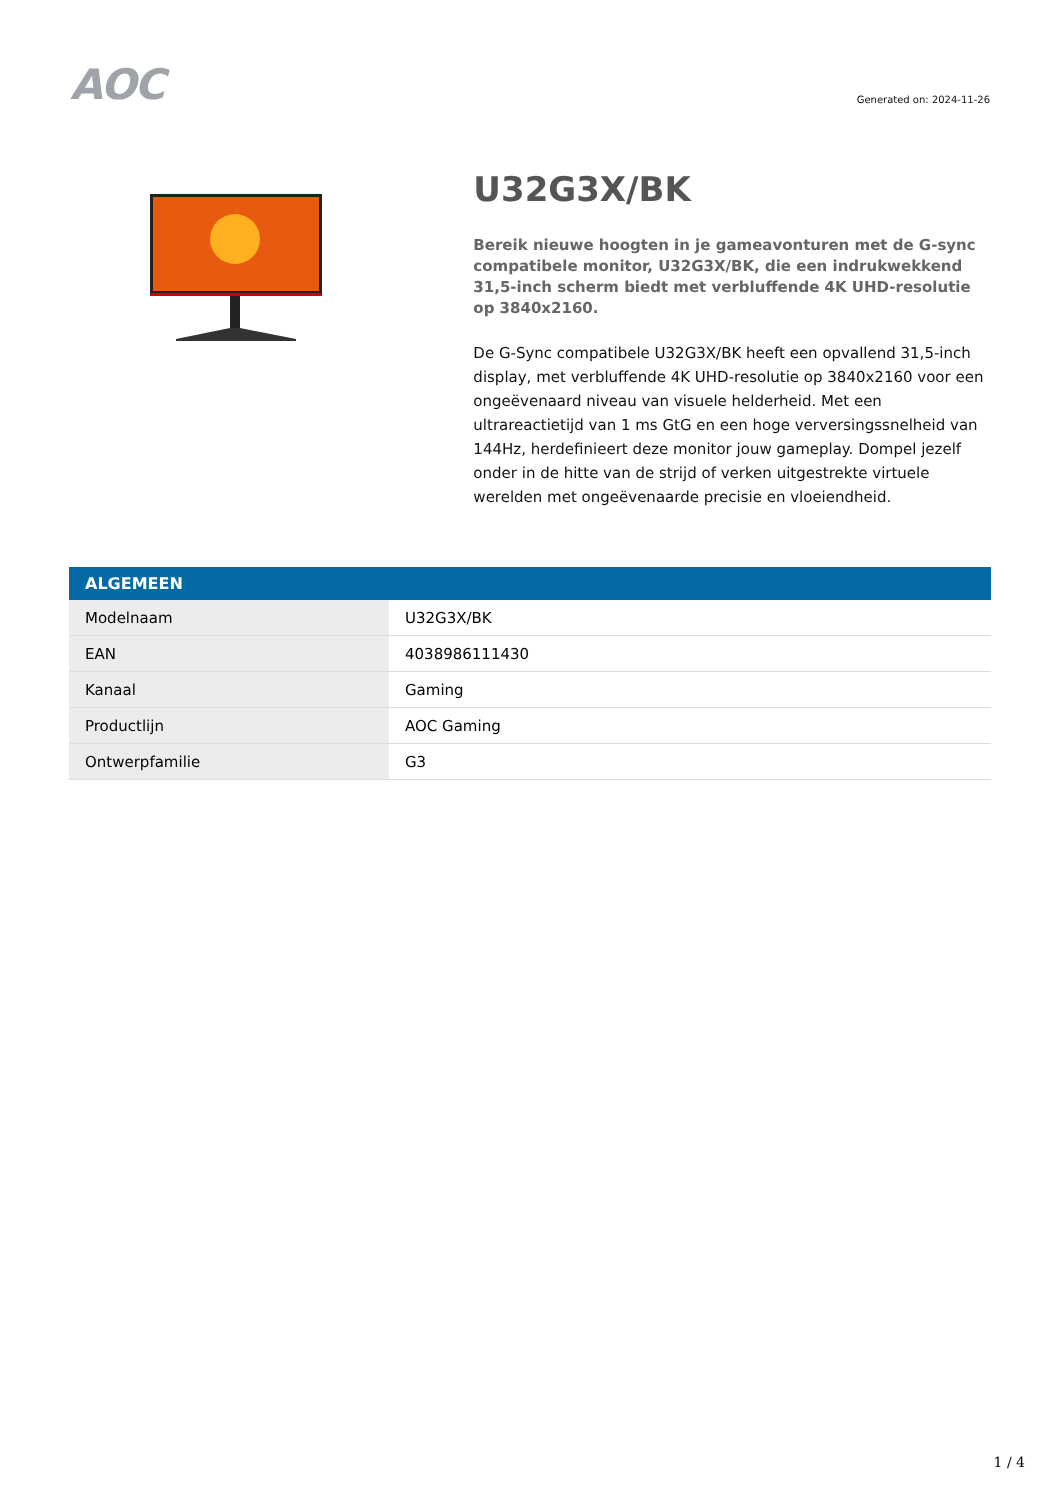AOC
Generated on: 2024-11-26
U32G3X/BK
Bereik nieuwe hoogten in je gameavonturen met de G-sync compatibele monitor, U32G3X/BK, die een indrukwekkend 31,5-inch scherm biedt met verbluffende 4K UHD-resolutie op 3840x2160.
De G-Sync compatibele U32G3X/BK heeft een opvallend 31,5-inch display, met verbluffende 4K UHD-resolutie op 3840x2160 voor een ongeëvenaard niveau van visuele helderheid. Met een ultrareactietijd van 1 ms GtG en een hoge verversingssnelheid van 144Hz, herdefinieert deze monitor jouw gameplay. Dompel jezelf onder in de hitte van de strijd of verken uitgestrekte virtuele werelden met ongeëvenaarde precisie en vloeiendheid.
| ALGEMEEN | |
| --- | --- |
| Modelnaam | U32G3X/BK |
| EAN | 4038986111430 |
| Kanaal | Gaming |
| Productlijn | AOC Gaming |
| Ontwerpfamilie | G3 |
1 / 4